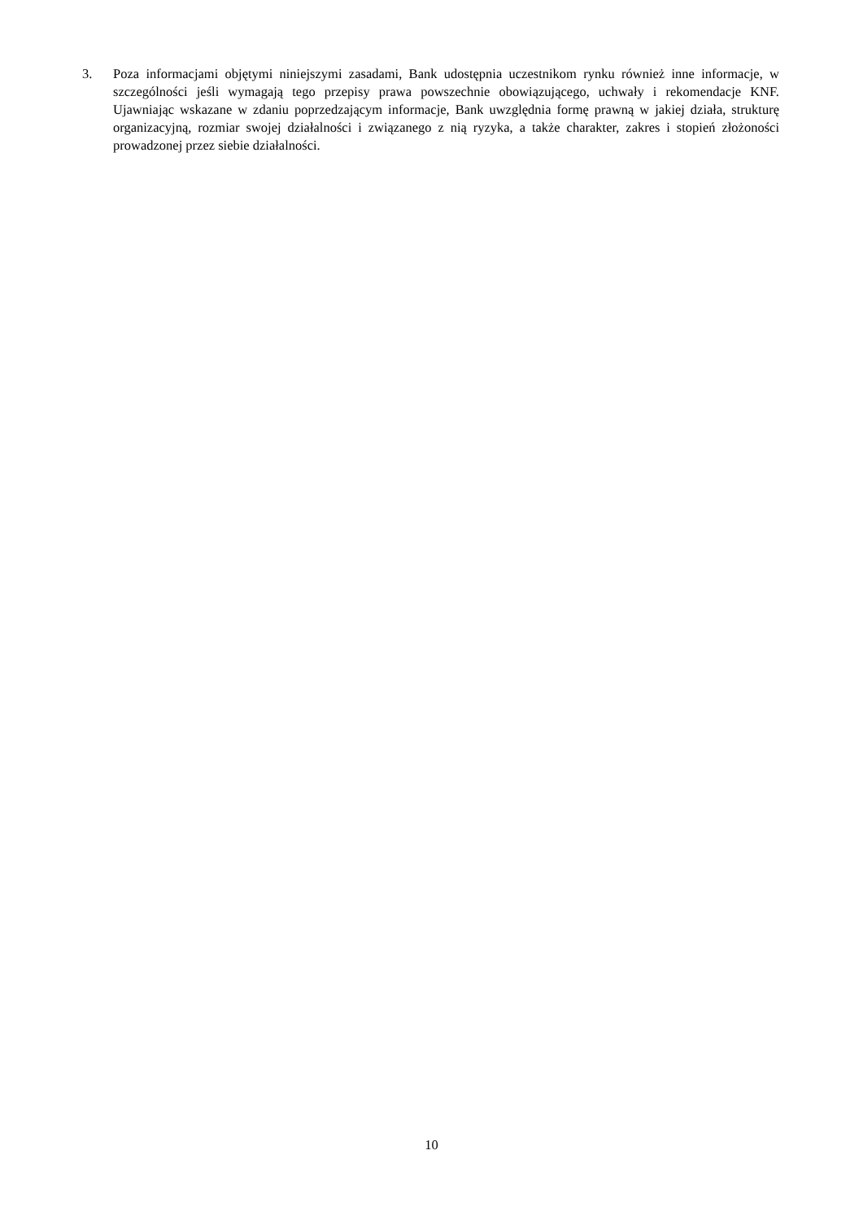3. Poza informacjami objętymi niniejszymi zasadami, Bank udostępnia uczestnikom rynku również inne informacje, w szczególności jeśli wymagają tego przepisy prawa powszechnie obowiązującego, uchwały i rekomendacje KNF. Ujawniając wskazane w zdaniu poprzedzającym informacje, Bank uwzględnia formę prawną w jakiej działa, strukturę organizacyjną, rozmiar swojej działalności i związanego z nią ryzyka, a także charakter, zakres i stopień złożoności prowadzonej przez siebie działalności.
10